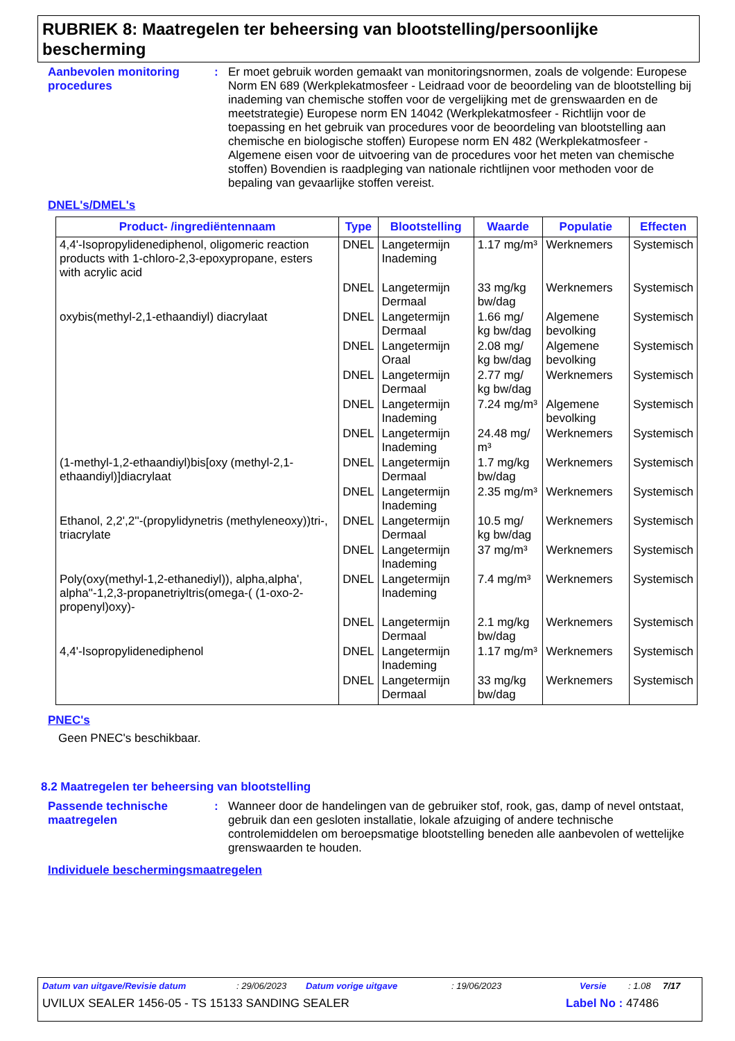RUBRIEK 8: Maatregelen ter beheersing van blootstelling/persoonlijke bescherming
Aanbevolen monitoring procedures
: Er moet gebruik worden gemaakt van monitoringsnormen, zoals de volgende: Europese Norm EN 689 (Werkplekatmosfeer - Leidraad voor de beoordeling van de blootstelling bij inademing van chemische stoffen voor de vergelijking met de grenswaarden en de meetstrategie) Europese norm EN 14042 (Werkplekatmosfeer - Richtlijn voor de toepassing en het gebruik van procedures voor de beoordeling van blootstelling aan chemische en biologische stoffen) Europese norm EN 482 (Werkplekatmosfeer - Algemene eisen voor de uitvoering van de procedures voor het meten van chemische stoffen) Bovendien is raadpleging van nationale richtlijnen voor methoden voor de bepaling van gevaarlijke stoffen vereist.
DNEL's/DMEL's
| Product- /ingrediëntennaam | Type | Blootstelling | Waarde | Populatie | Effecten |
| --- | --- | --- | --- | --- | --- |
| 4,4'-Isopropylidenediphenol, oligomeric reaction products with 1-chloro-2,3-epoxypropane, esters with acrylic acid | DNEL | Langetermijn Inademing | 1.17 mg/m³ | Werknemers | Systemisch |
| | DNEL | Langetermijn Dermaal | 33 mg/kg bw/dag | Werknemers | Systemisch |
| oxybis(methyl-2,1-ethaandiyl) diacrylaat | DNEL | Langetermijn Dermaal | 1.66 mg/ kg bw/dag | Algemene bevolking | Systemisch |
| | DNEL | Langetermijn Oraal | 2.08 mg/ kg bw/dag | Algemene bevolking | Systemisch |
| | DNEL | Langetermijn Dermaal | 2.77 mg/ kg bw/dag | Werknemers | Systemisch |
| | DNEL | Langetermijn Inademing | 7.24 mg/m³ | Algemene bevolking | Systemisch |
| | DNEL | Langetermijn Inademing | 24.48 mg/ m³ | Werknemers | Systemisch |
| (1-methyl-1,2-ethaandiyl)bis[oxy (methyl-2,1-ethaandiyl)]diacrylaat | DNEL | Langetermijn Dermaal | 1.7 mg/kg bw/dag | Werknemers | Systemisch |
| | DNEL | Langetermijn Inademing | 2.35 mg/m³ | Werknemers | Systemisch |
| Ethanol, 2,2',2''-(propylidynetris (methyleneoxy))tri-, triacrylate | DNEL | Langetermijn Dermaal | 10.5 mg/ kg bw/dag | Werknemers | Systemisch |
| | DNEL | Langetermijn Inademing | 37 mg/m³ | Werknemers | Systemisch |
| Poly(oxy(methyl-1,2-ethanediyl)), alpha,alpha', alpha''-1,2,3-propanetriyltris(omega-( (1-oxo-2-propenyl)oxy)- | DNEL | Langetermijn Inademing | 7.4 mg/m³ | Werknemers | Systemisch |
| | DNEL | Langetermijn Dermaal | 2.1 mg/kg bw/dag | Werknemers | Systemisch |
| 4,4'-Isopropylidenediphenol | DNEL | Langetermijn Inademing | 1.17 mg/m³ | Werknemers | Systemisch |
| | DNEL | Langetermijn Dermaal | 33 mg/kg bw/dag | Werknemers | Systemisch |
PNEC's
Geen PNEC's beschikbaar.
8.2 Maatregelen ter beheersing van blootstelling
Passende technische maatregelen
: Wanneer door de handelingen van de gebruiker stof, rook, gas, damp of nevel ontstaat, gebruik dan een gesloten installatie, lokale afzuiging of andere technische controlemiddelen om beroepsmatige blootstelling beneden alle aanbevolen of wettelijke grenswaarden te houden.
Individuele beschermingsmaatregelen
Datum van uitgave/Revisie datum: 29/06/2023 Datum vorige uitgave: 19/06/2023 Versie: 1.08 7/17
UVILUX SEALER 1456-05 - TS 15133 SANDING SEALER Label No : 47486